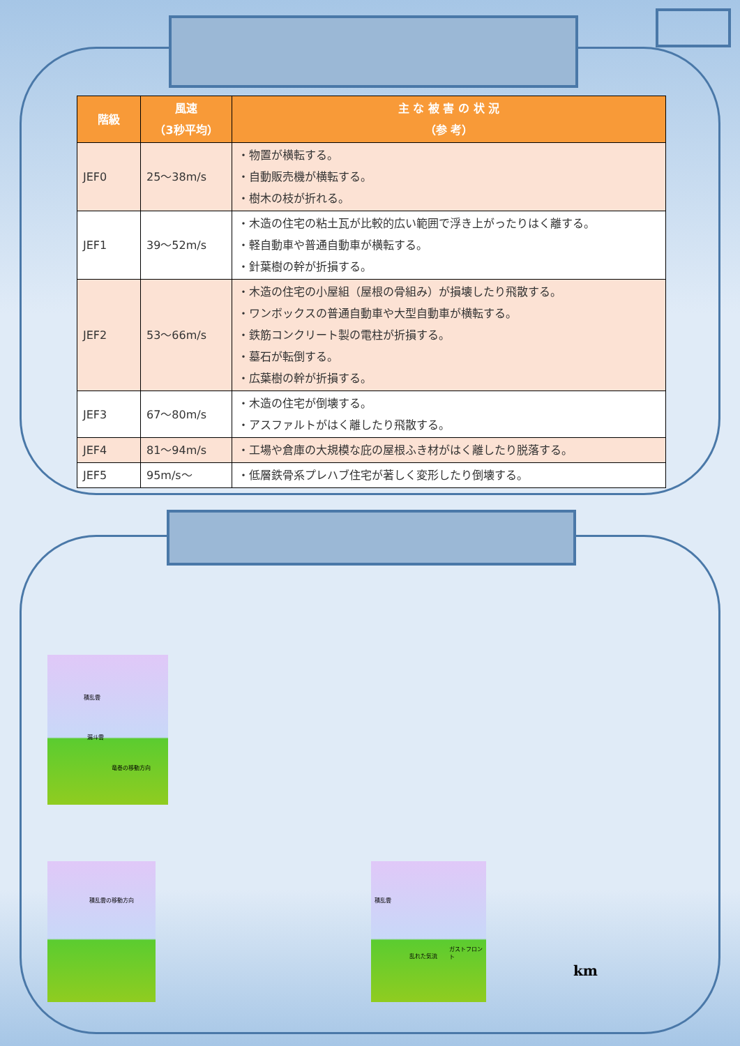| 階級 | 風速 （3秒平均） | 主 な 被 害 の 状 況 （参 考） |
| --- | --- | --- |
| JEF0 | 25～38m/s | ・物置が横転する。 ・自動販売機が横転する。 ・樹木の枝が折れる。 |
| JEF1 | 39～52m/s | ・木造の住宅の粘土瓦が比較的広い範囲で浮き上がったりはく離する。 ・軽自動車や普通自動車が横転する。 ・針葉樹の幹が折損する。 |
| JEF2 | 53～66m/s | ・木造の住宅の小屋組（屋根の骨組み）が損壊したり飛散する。 ・ワンボックスの普通自動車や大型自動車が横転する。 ・鉄筋コンクリート製の電柱が折損する。 ・墓石が転倒する。 ・広葉樹の幹が折損する。 |
| JEF3 | 67～80m/s | ・木造の住宅が倒壊する。 ・アスファルトがはく離したり飛散する。 |
| JEF4 | 81～94m/s | ・工場や倉庫の大規模な庇の屋根ふき材がはく離したり脱落する。 |
| JEF5 | 95m/s～ | ・低層鉄骨系プレハブ住宅が著しく変形したり倒壊する。 |
積乱雲
漏斗雲
竜巻の移動方向
積乱雲の移動方向
積乱雲
乱れた気流
ガストフロント
km